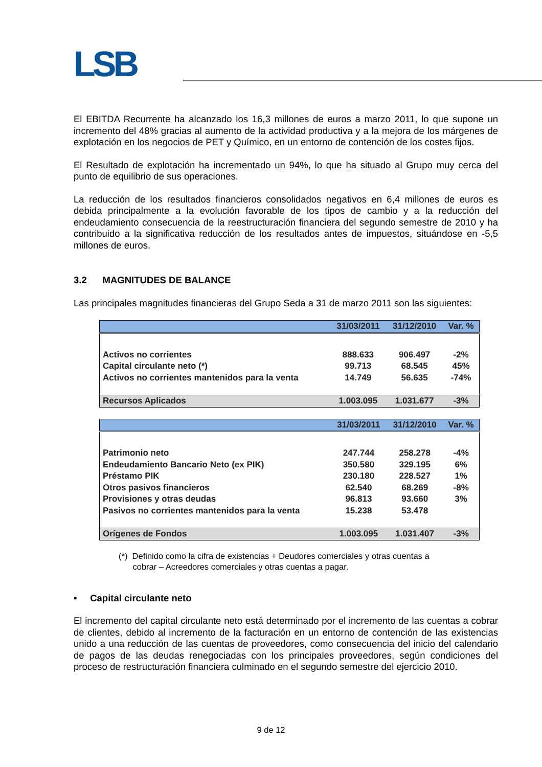LSB
El EBITDA Recurrente ha alcanzado los 16,3 millones de euros a marzo 2011, lo que supone un incremento del 48% gracias al aumento de la actividad productiva y a la mejora de los márgenes de explotación en los negocios de PET y Químico, en un entorno de contención de los costes fijos.
El Resultado de explotación ha incrementado un 94%, lo que ha situado al Grupo muy cerca del punto de equilibrio de sus operaciones.
La reducción de los resultados financieros consolidados negativos en 6,4 millones de euros es debida principalmente a la evolución favorable de los tipos de cambio y a la reducción del endeudamiento consecuencia de la reestructuración financiera del segundo semestre de 2010 y ha contribuido a la significativa reducción de los resultados antes de impuestos, situándose en -5,5 millones de euros.
3.2 MAGNITUDES DE BALANCE
Las principales magnitudes financieras del Grupo Seda a 31 de marzo 2011 son las siguientes:
| | 31/03/2011 | 31/12/2010 | Var. % |
| --- | --- | --- | --- |
| Activos no corrientes | 888.633 | 906.497 | -2% |
| Capital circulante neto (*) | 99.713 | 68.545 | 45% |
| Activos no corrientes mantenidos para la venta | 14.749 | 56.635 | -74% |
| Recursos Aplicados | 1.003.095 | 1.031.677 | -3% |
| | 31/03/2011 | 31/12/2010 | Var. % |
| --- | --- | --- | --- |
| Patrimonio neto | 247.744 | 258.278 | -4% |
| Endeudamiento Bancario Neto (ex PIK) | 350.580 | 329.195 | 6% |
| Préstamo PIK | 230.180 | 228.527 | 1% |
| Otros pasivos financieros | 62.540 | 68.269 | -8% |
| Provisiones y otras deudas | 96.813 | 93.660 | 3% |
| Pasivos no corrientes mantenidos para la venta | 15.238 | 53.478 | |
| Orígenes de Fondos | 1.003.095 | 1.031.407 | -3% |
(*) Definido como la cifra de existencias + Deudores comerciales y otras cuentas a
cobrar – Acreedores comerciales y otras cuentas a pagar.
• Capital circulante neto
El incremento del capital circulante neto está determinado por el incremento de las cuentas a cobrar de clientes, debido al incremento de la facturación en un entorno de contención de las existencias unido a una reducción de las cuentas de proveedores, como consecuencia del inicio del calendario de pagos de las deudas renegociadas con los principales proveedores, según condiciones del proceso de restructuración financiera culminado en el segundo semestre del ejercicio 2010.
9 de 12